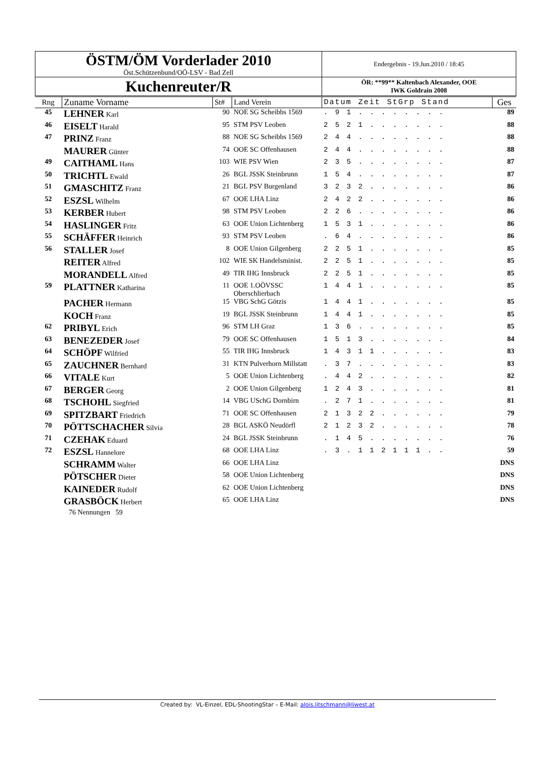| ÖSTM/ÖM Vorderlader 2010 Öst.Schützenbund/OÖ-LSV - Bad Zell | Endergebnis - 19.Jun.2010 / 18:45 |
| Kuchenreuter/R | ÖR: **99** Kaltenbach Alexander, OOE IWK Goldrain 2008 |
| Rng | Zuname Vorname | St# | Land Verein | Datum Zeit StGrp Stand | Ges |
| --- | --- | --- | --- | --- | --- |
| 45 | LEHNER Karl | 90 | NOE SG Scheibbs 1569 | . 9 1 . . . . . . . . | 89 |
| 46 | EISELT Harald | 95 | STM PSV Leoben | 2 5 2 1 . . . . . . . | 88 |
| 47 | PRINZ Franz | 88 | NOE SG Scheibbs 1569 | 2 4 4 . . . . . . . . | 88 |
| | MAURER Günter | 74 | OOE SC Offenhausen | 2 4 4 . . . . . . . . | 88 |
| 49 | CAITHAML Hans | 103 | WIE PSV Wien | 2 3 5 . . . . . . . . | 87 |
| 50 | TRICHTL Ewald | 26 | BGL JSSK Steinbrunn | 1 5 4 . . . . . . . . | 87 |
| 51 | GMASCHITZ Franz | 21 | BGL PSV Burgenland | 3 2 3 2 . . . . . . . | 86 |
| 52 | ESZSL Wilhelm | 67 | OOE LHA Linz | 2 4 2 2 . . . . . . . | 86 |
| 53 | KERBER Hubert | 98 | STM PSV Leoben | 2 2 6 . . . . . . . . | 86 |
| 54 | HASLINGER Fritz | 63 | OOE Union Lichtenberg | 1 5 3 1 . . . . . . . | 86 |
| 55 | SCHÄFFER Heinrich | 93 | STM PSV Leoben | . 6 4 . . . . . . . . | 86 |
| 56 | STALLER Josef | 8 | OOE Union Gilgenberg | 2 2 5 1 . . . . . . . | 85 |
| | REITER Alfred | 102 | WIE SK Handelsminist. | 2 2 5 1 . . . . . . . | 85 |
| | MORANDELL Alfred | 49 | TIR IHG Innsbruck | 2 2 5 1 . . . . . . . | 85 |
| 59 | PLATTNER Katharina | 11 | OOE 1.OÖVSSC Oberschlierbach | 1 4 4 1 . . . . . . . | 85 |
| | PACHER Hermann | 15 | VBG SchG Götzis | 1 4 4 1 . . . . . . . | 85 |
| | KOCH Franz | 19 | BGL JSSK Steinbrunn | 1 4 4 1 . . . . . . . | 85 |
| 62 | PRIBYL Erich | 96 | STM LH Graz | 1 3 6 . . . . . . . . | 85 |
| 63 | BENEZEDER Josef | 79 | OOE SC Offenhausen | 1 5 1 3 . . . . . . . | 84 |
| 64 | SCHÖPF Wilfried | 55 | TIR IHG Innsbruck | 1 4 3 1 1 . . . . . . | 83 |
| 65 | ZAUCHNER Bernhard | 31 | KTN Pulverhorn Millstatt | . 3 7 . . . . . . . . | 83 |
| 66 | VITALE Kurt | 5 | OOE Union Lichtenberg | . 4 4 2 . . . . . . . | 82 |
| 67 | BERGER Georg | 2 | OOE Union Gilgenberg | 1 2 4 3 . . . . . . . | 81 |
| 68 | TSCHOHL Siegfried | 14 | VBG USchG Dornbirn | . 2 7 1 . . . . . . . | 81 |
| 69 | SPITZBART Friedrich | 71 | OOE SC Offenhausen | 2 1 3 2 2 . . . . . . | 79 |
| 70 | PÖTTSCHACHER Silvia | 28 | BGL ASKÖ Neudörfl | 2 1 2 3 2 . . . . . . | 78 |
| 71 | CZEHAK Eduard | 24 | BGL JSSK Steinbrunn | . 1 4 5 . . . . . . . | 76 |
| 72 | ESZSL Hannelore | 68 | OOE LHA Linz | . 3 . 1 1 2 1 1 1 . . | 59 |
| | SCHRAMM Walter | 66 | OOE LHA Linz | | DNS |
| | PÖTSCHER Dieter | 58 | OOE Union Lichtenberg | | DNS |
| | KAINEDER Rudolf | 62 | OOE Union Lichtenberg | | DNS |
| | GRASBÖCK Herbert | 65 | OOE LHA Linz | | DNS |
| | 76 Nennungen 59 | | | | |
Created by: VL-Einzel, EDL-ShootingStar – E-Mail: alois.litschmann@liwest.at